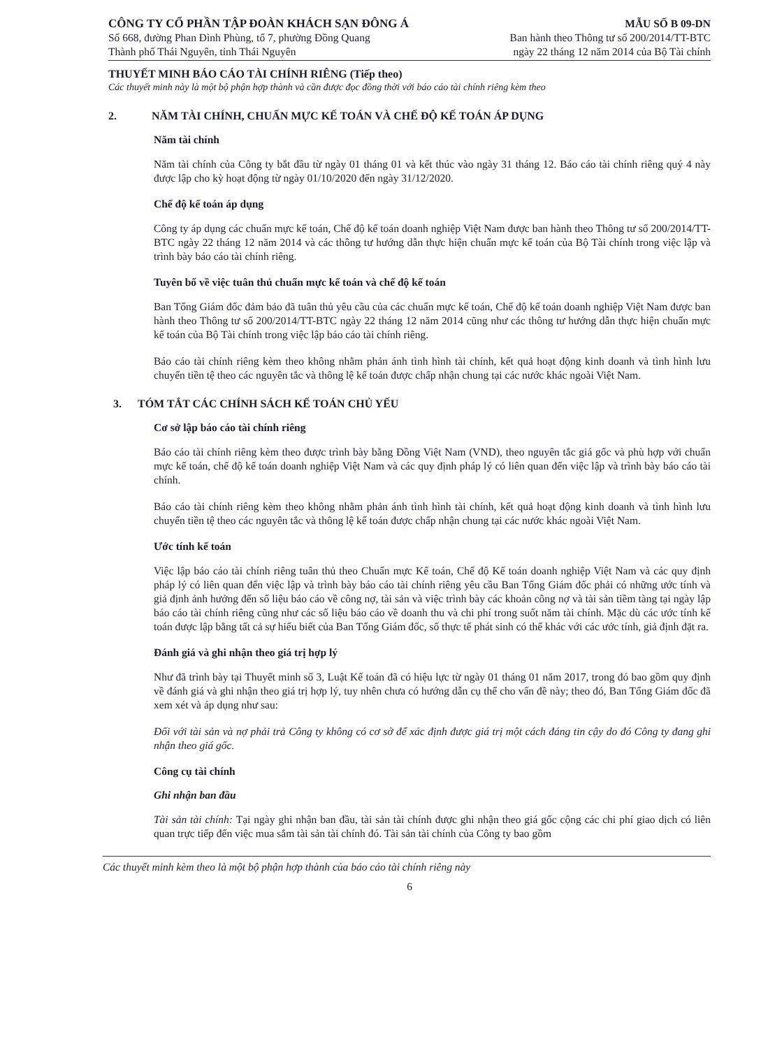CÔNG TY CỔ PHẦN TẬP ĐOÀN KHÁCH SẠN ĐÔNG Á
Số 668, đường Phan Đình Phùng, tổ 7, phường Đồng Quang
Thành phố Thái Nguyên, tỉnh Thái Nguyên
MẪU SỐ B 09-DN
Ban hành theo Thông tư số 200/2014/TT-BTC
ngày 22 tháng 12 năm 2014 của Bộ Tài chính
THUYẾT MINH BÁO CÁO TÀI CHÍNH RIÊNG (Tiếp theo)
Các thuyết minh này là một bộ phận hợp thành và cần được đọc đồng thời với báo cáo tài chính riêng kèm theo
2. NĂM TÀI CHÍNH, CHUẨN MỰC KẾ TOÁN VÀ CHẾ ĐỘ KẾ TOÁN ÁP DỤNG
Năm tài chính
Năm tài chính của Công ty bắt đầu từ ngày 01 tháng 01 và kết thúc vào ngày 31 tháng 12. Báo cáo tài chính riêng quý 4 này được lập cho kỳ hoạt động từ ngày 01/10/2020 đến ngày 31/12/2020.
Chế độ kế toán áp dụng
Công ty áp dụng các chuẩn mực kế toán, Chế độ kế toán doanh nghiệp Việt Nam được ban hành theo Thông tư số 200/2014/TT-BTC ngày 22 tháng 12 năm 2014 và các thông tư hướng dẫn thực hiện chuẩn mực kế toán của Bộ Tài chính trong việc lập và trình bày báo cáo tài chính riêng.
Tuyên bố về việc tuân thủ chuẩn mực kế toán và chế độ kế toán
Ban Tổng Giám đốc đảm bảo đã tuân thủ yêu cầu của các chuẩn mực kế toán, Chế độ kế toán doanh nghiệp Việt Nam được ban hành theo Thông tư số 200/2014/TT-BTC ngày 22 tháng 12 năm 2014 cũng như các thông tư hướng dẫn thực hiện chuẩn mực kế toán của Bộ Tài chính trong việc lập báo cáo tài chính riêng.
Báo cáo tài chính riêng kèm theo không nhằm phản ánh tình hình tài chính, kết quả hoạt động kinh doanh và tình hình lưu chuyển tiền tệ theo các nguyên tắc và thông lệ kế toán được chấp nhận chung tại các nước khác ngoài Việt Nam.
3. TÓM TẮT CÁC CHÍNH SÁCH KẾ TOÁN CHỦ YẾU
Cơ sở lập báo cáo tài chính riêng
Báo cáo tài chính riêng kèm theo được trình bày bằng Đồng Việt Nam (VND), theo nguyên tắc giá gốc và phù hợp với chuẩn mực kế toán, chế độ kế toán doanh nghiệp Việt Nam và các quy định pháp lý có liên quan đến việc lập và trình bày báo cáo tài chính.
Báo cáo tài chính riêng kèm theo không nhằm phản ánh tình hình tài chính, kết quả hoạt động kinh doanh và tình hình lưu chuyển tiền tệ theo các nguyên tắc và thông lệ kế toán được chấp nhận chung tại các nước khác ngoài Việt Nam.
Ước tính kế toán
Việc lập báo cáo tài chính riêng tuân thủ theo Chuẩn mực Kế toán, Chế độ Kế toán doanh nghiệp Việt Nam và các quy định pháp lý có liên quan đến việc lập và trình bày báo cáo tài chính riêng yêu cầu Ban Tổng Giám đốc phải có những ước tính và giả định ảnh hưởng đến số liệu báo cáo về công nợ, tài sản và việc trình bày các khoản công nợ và tài sản tiềm tàng tại ngày lập báo cáo tài chính riêng cũng như các số liệu báo cáo về doanh thu và chi phí trong suốt năm tài chính. Mặc dù các ước tính kế toán được lập bằng tất cả sự hiểu biết của Ban Tổng Giám đốc, số thực tế phát sinh có thể khác với các ước tính, giả định đặt ra.
Đánh giá và ghi nhận theo giá trị hợp lý
Như đã trình bày tại Thuyết minh số 3, Luật Kế toán đã có hiệu lực từ ngày 01 tháng 01 năm 2017, trong đó bao gồm quy định về đánh giá và ghi nhận theo giá trị hợp lý, tuy nhên chưa có hướng dẫn cụ thể cho vấn đề này; theo đó, Ban Tổng Giám đốc đã xem xét và áp dụng như sau:
Đối với tài sản và nợ phải trả Công ty không có cơ sở để xác định được giá trị một cách đáng tin cậy do đó Công ty đang ghi nhận theo giá gốc.
Công cụ tài chính
Ghi nhận ban đầu
Tài sản tài chính: Tại ngày ghi nhận ban đầu, tài sản tài chính được ghi nhận theo giá gốc cộng các chi phí giao dịch có liên quan trực tiếp đến việc mua sắm tài sản tài chính đó. Tài sản tài chính của Công ty bao gồm
Các thuyết minh kèm theo là một bộ phận hợp thành của báo cáo tài chính riêng này
6